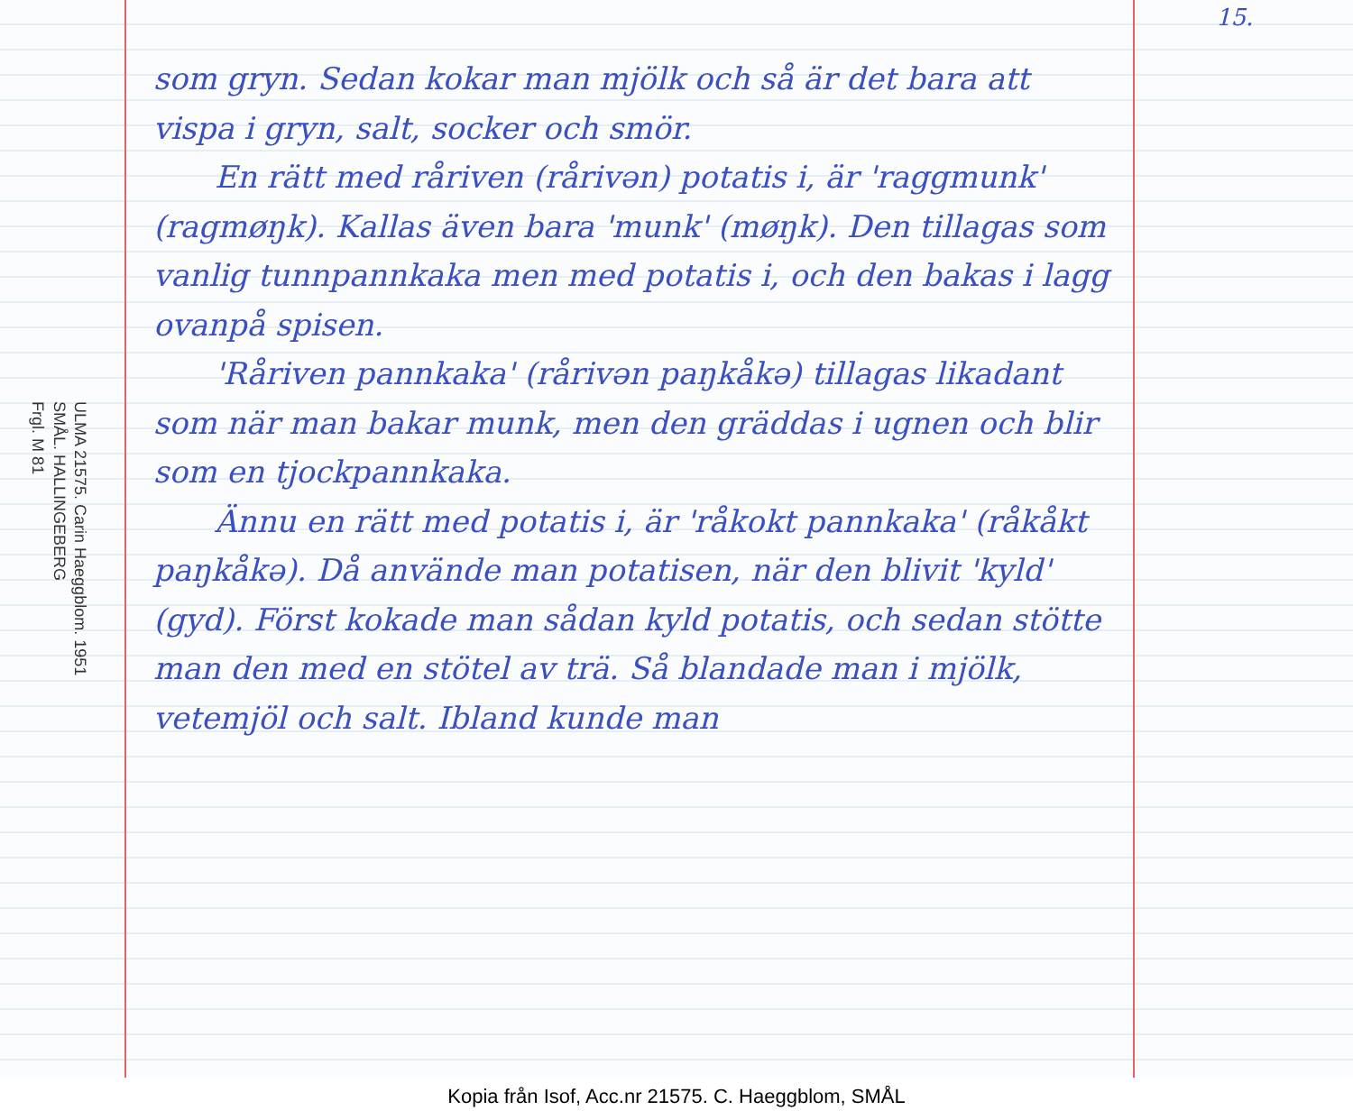ULMA 21575. Carin Haeggblom. 1951
SMÅL. HALLINGEBERG
Frgl. M 81
som gryn. Sedan kokar man mjölk och så är det bara att vispa i gryn, salt, socker och smör.
  En rätt med råriven (rårivən) potatis i, är 'raggmunk' (ragmøŋk). Kallas även bara 'munk' (møŋk). Den tillagas som vanlig tunnpannkaka men med potatis i, och den bakas i lagg ovanpå spisen.
  'Råriven pannkaka' (rårivən paŋkåkə) tillagas likadant som när man bakar munk, men den gräddas i ugnen och blir som en tjockpannkaka.
  Ännu en rätt med potatis i, är 'råkokt pannkaka' (råkåkt paŋkåkə). Då använde man potatisen, när den blivit 'kyld' (gyd). Först kokade man sådan kyld potatis, och sedan stötte man den med en stötel av trä. Så blandade man i mjölk, vetemjöl och salt. Ibland kunde man
15.
Kopia från Isof, Acc.nr 21575. C. Haeggblom, SMÅL